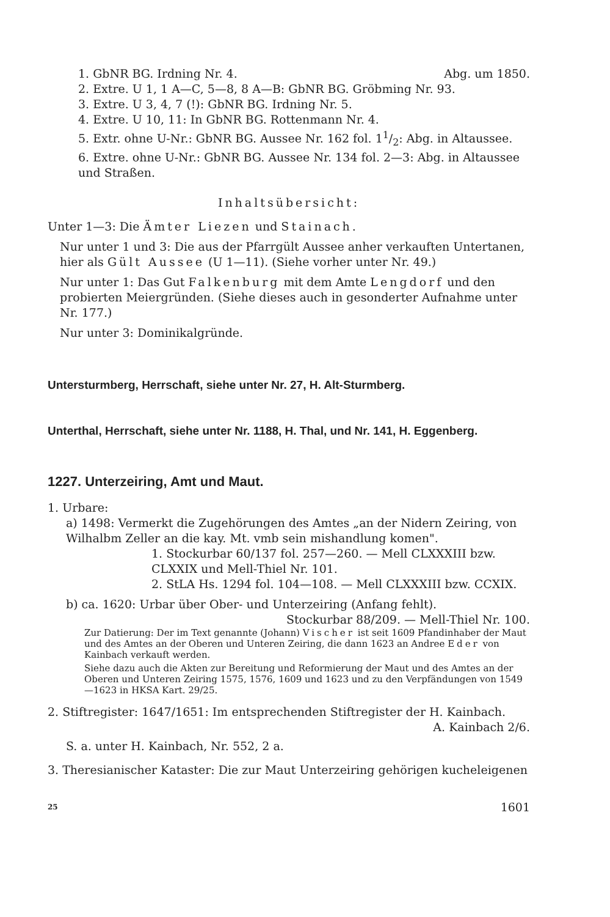1. GbNR BG. Irdning Nr. 4. Abg. um 1850.
2. Extre. U 1, 1 A—C, 5—8, 8 A—B: GbNR BG. Gröbming Nr. 93.
3. Extre. U 3, 4, 7 (!): GbNR BG. Irdning Nr. 5.
4. Extre. U 10, 11: In GbNR BG. Rottenmann Nr. 4.
5. Extr. ohne U-Nr.: GbNR BG. Aussee Nr. 162 fol. 11/2: Abg. in Altaussee.
6. Extre. ohne U-Nr.: GbNR BG. Aussee Nr. 134 fol. 2—3: Abg. in Altaussee und Straßen.
Inhaltsübersicht:
Unter 1—3: Die Ämter Liezen und Stainach.
Nur unter 1 und 3: Die aus der Pfarrgült Aussee anher verkauften Untertanen, hier als Gült Aussee (U 1—11). (Siehe vorher unter Nr. 49.)
Nur unter 1: Das Gut Falkenburg mit dem Amte Lengdorf und den probierten Meiergründen. (Siehe dieses auch in gesonderter Aufnahme unter Nr. 177.)
Nur unter 3: Dominikalgründe.
Untersturmberg, Herrschaft, siehe unter Nr. 27, H. Alt-Sturmberg.
Unterthal, Herrschaft, siehe unter Nr. 1188, H. Thal, und Nr. 141, H. Eggenberg.
1227. Unterzeiring, Amt und Maut.
1. Urbare:
a) 1498: Vermerkt die Zugehörungen des Amtes „an der Nidern Zeiring, von Wilhalbm Zeller an die kay. Mt. vmb sein mishandlung komen".
1. Stockurbar 60/137 fol. 257—260. — Mell CLXXXIII bzw. CLXXIX und Mell-Thiel Nr. 101.
2. StLA Hs. 1294 fol. 104—108. — Mell CLXXXIII bzw. CCXIX.
b) ca. 1620: Urbar über Ober- und Unterzeiring (Anfang fehlt).
Stockurbar 88/209. — Mell-Thiel Nr. 100.
Zur Datierung: Der im Text genannte (Johann) Vischer ist seit 1609 Pfandinhaber der Maut und des Amtes an der Oberen und Unteren Zeiring, die dann 1623 an Andree Eder von Kainbach verkauft werden.
Siehe dazu auch die Akten zur Bereitung und Reformierung der Maut und des Amtes an der Oberen und Unteren Zeiring 1575, 1576, 1609 und 1623 und zu den Verpfändungen von 1549—1623 in HKSA Kart. 29/25.
2. Stiftregister: 1647/1651: Im entsprechenden Stiftregister der H. Kainbach.
A. Kainbach 2/6.
S. a. unter H. Kainbach, Nr. 552, 2 a.
3. Theresianischer Kataster: Die zur Maut Unterzeiring gehörigen kucheleigenen
25 1601